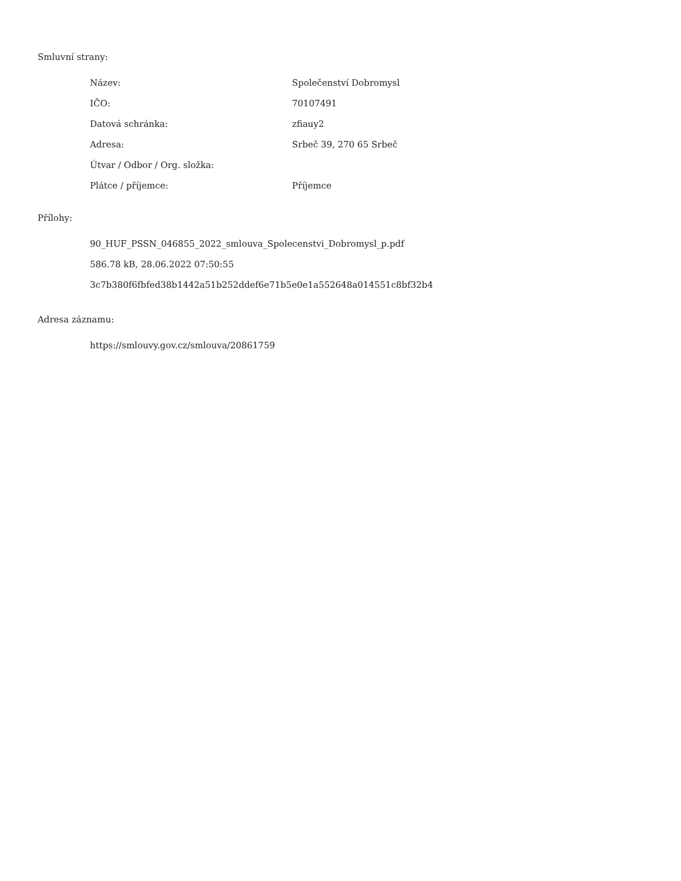Smluvní strany:
| Název: | Společenství Dobromysl |
| IČO: | 70107491 |
| Datová schránka: | zfiauy2 |
| Adresa: | Srbeč 39, 270 65 Srbeč |
| Útvar / Odbor / Org. složka: | |
| Plátce / příjemce: | Příjemce |
Přílohy:
90_HUF_PSSN_046855_2022_smlouva_Spolecenstvi_Dobromysl_p.pdf
586.78 kB, 28.06.2022 07:50:55
3c7b380f6fbfed38b1442a51b252ddef6e71b5e0e1a552648a014551c8bf32b4
Adresa záznamu:
https://smlouvy.gov.cz/smlouva/20861759